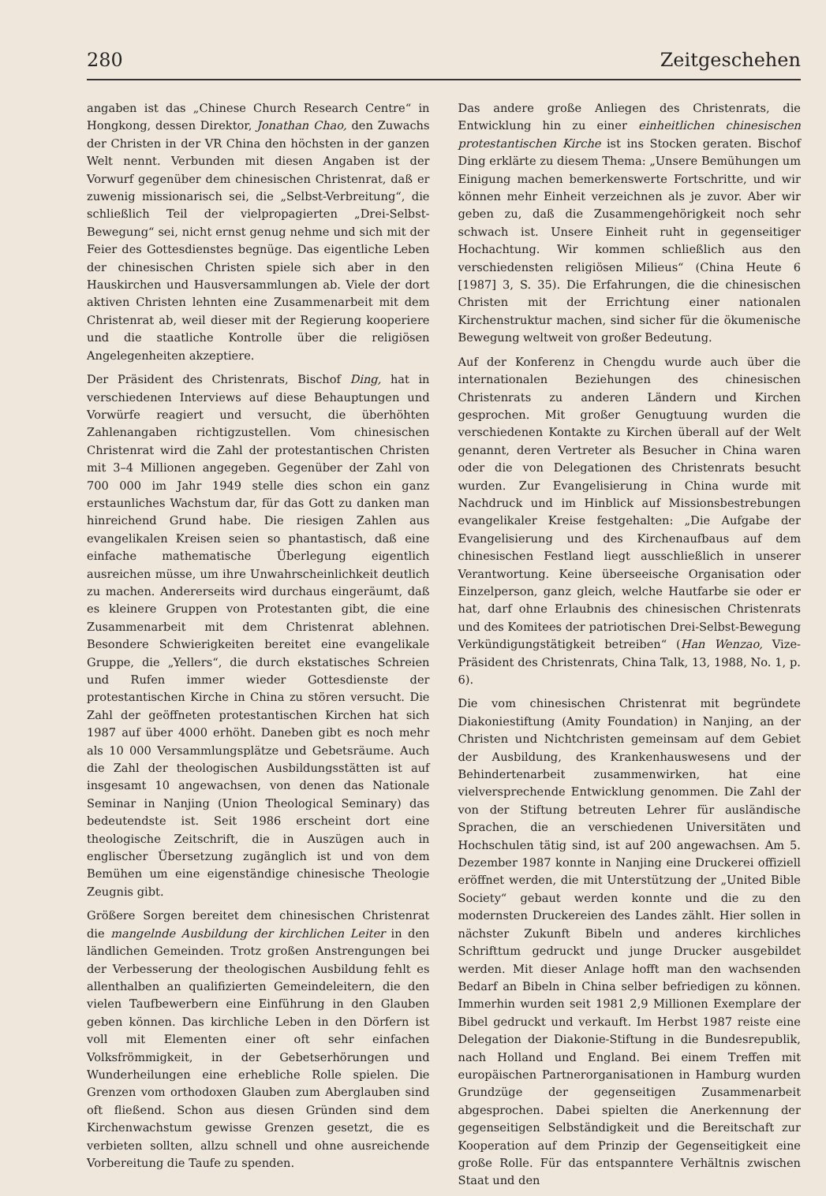280 Zeitgeschehen
angaben ist das „Chinese Church Research Centre“ in Hongkong, dessen Direktor, Jonathan Chao, den Zuwachs der Christen in der VR China den höchsten in der ganzen Welt nennt. Verbunden mit diesen Angaben ist der Vorwurf gegenüber dem chinesischen Christenrat, daß er zuwenig missionarisch sei, die „Selbst-Verbreitung“, die schließlich Teil der vielpropagierten „Drei-Selbst-Bewegung“ sei, nicht ernst genug nehme und sich mit der Feier des Gottesdienstes begnüge. Das eigentliche Leben der chinesischen Christen spiele sich aber in den Hauskirchen und Hausversammlungen ab. Viele der dort aktiven Christen lehnten eine Zusammenarbeit mit dem Christenrat ab, weil dieser mit der Regierung kooperiere und die staatliche Kontrolle über die religiösen Angelegenheiten akzeptiere.
Der Präsident des Christenrats, Bischof Ding, hat in verschiedenen Interviews auf diese Behauptungen und Vorwürfe reagiert und versucht, die überhöhten Zahlenangaben richtigzustellen. Vom chinesischen Christenrat wird die Zahl der protestantischen Christen mit 3–4 Millionen angegeben. Gegenüber der Zahl von 700 000 im Jahr 1949 stelle dies schon ein ganz erstaunliches Wachstum dar, für das Gott zu danken man hinreichend Grund habe. Die riesigen Zahlen aus evangelikalen Kreisen seien so phantastisch, daß eine einfache mathematische Überlegung eigentlich ausreichen müsse, um ihre Unwahrscheinlichkeit deutlich zu machen. Andererseits wird durchaus eingeräumt, daß es kleinere Gruppen von Protestanten gibt, die eine Zusammenarbeit mit dem Christenrat ablehnen. Besondere Schwierigkeiten bereitet eine evangelikale Gruppe, die „Yellers“, die durch ekstatisches Schreien und Rufen immer wieder Gottesdienste der protestantischen Kirche in China zu stören versucht. Die Zahl der geöffneten protestantischen Kirchen hat sich 1987 auf über 4000 erhöht. Daneben gibt es noch mehr als 10 000 Versammlungsplätze und Gebetsräume. Auch die Zahl der theologischen Ausbildungsstätten ist auf insgesamt 10 angewachsen, von denen das Nationale Seminar in Nanjing (Union Theological Seminary) das bedeutendste ist. Seit 1986 erscheint dort eine theologische Zeitschrift, die in Auszügen auch in englischer Übersetzung zugänglich ist und von dem Bemühen um eine eigenständige chinesische Theologie Zeugnis gibt.
Größere Sorgen bereitet dem chinesischen Christenrat die mangelnde Ausbildung der kirchlichen Leiter in den ländlichen Gemeinden. Trotz großen Anstrengungen bei der Verbesserung der theologischen Ausbildung fehlt es allenthalben an qualifizierten Gemeindeleitern, die den vielen Taufbewerbern eine Einführung in den Glauben geben können. Das kirchliche Leben in den Dörfern ist voll mit Elementen einer oft sehr einfachen Volksfrömmigkeit, in der Gebetserhörungen und Wunderheilungen eine erhebliche Rolle spielen. Die Grenzen vom orthodoxen Glauben zum Aberglauben sind oft fließend. Schon aus diesen Gründen sind dem Kirchenwachstum gewisse Grenzen gesetzt, die es verbieten sollten, allzu schnell und ohne ausreichende Vorbereitung die Taufe zu spenden.
Das andere große Anliegen des Christenrats, die Entwicklung hin zu einer einheitlichen chinesischen protestantischen Kirche ist ins Stocken geraten. Bischof Ding erklärte zu diesem Thema: „Unsere Bemühungen um Einigung machen bemerkenswerte Fortschritte, und wir können mehr Einheit verzeichnen als je zuvor. Aber wir geben zu, daß die Zusammengehörigkeit noch sehr schwach ist. Unsere Einheit ruht in gegenseitiger Hochachtung. Wir kommen schließlich aus den verschiedensten religiösen Milieus“ (China Heute 6 [1987] 3, S. 35). Die Erfahrungen, die die chinesischen Christen mit der Errichtung einer nationalen Kirchenstruktur machen, sind sicher für die ökumenische Bewegung weltweit von großer Bedeutung.
Auf der Konferenz in Chengdu wurde auch über die internationalen Beziehungen des chinesischen Christenrats zu anderen Ländern und Kirchen gesprochen. Mit großer Genugtuung wurden die verschiedenen Kontakte zu Kirchen überall auf der Welt genannt, deren Vertreter als Besucher in China waren oder die von Delegationen des Christenrats besucht wurden. Zur Evangelisierung in China wurde mit Nachdruck und im Hinblick auf Missionsbestrebungen evangelikaler Kreise festgehalten: „Die Aufgabe der Evangelisierung und des Kirchenaufbaus auf dem chinesischen Festland liegt ausschließlich in unserer Verantwortung. Keine überseeische Organisation oder Einzelperson, ganz gleich, welche Hautfarbe sie oder er hat, darf ohne Erlaubnis des chinesischen Christenrats und des Komitees der patriotischen Drei-Selbst-Bewegung Verkündigungstätigkeit betreiben“ (Han Wenzao, Vize-Präsident des Christenrats, China Talk, 13, 1988, No. 1, p. 6).
Die vom chinesischen Christenrat mit begründete Diakoniestiftung (Amity Foundation) in Nanjing, an der Christen und Nichtchristen gemeinsam auf dem Gebiet der Ausbildung, des Krankenhauswesens und der Behindertenarbeit zusammenwirken, hat eine vielversprechende Entwicklung genommen. Die Zahl der von der Stiftung betreuten Lehrer für ausländische Sprachen, die an verschiedenen Universitäten und Hochschulen tätig sind, ist auf 200 angewachsen. Am 5. Dezember 1987 konnte in Nanjing eine Druckerei offiziell eröffnet werden, die mit Unterstützung der „United Bible Society“ gebaut werden konnte und die zu den modernsten Druckereien des Landes zählt. Hier sollen in nächster Zukunft Bibeln und anderes kirchliches Schrifttum gedruckt und junge Drucker ausgebildet werden. Mit dieser Anlage hofft man den wachsenden Bedarf an Bibeln in China selber befriedigen zu können. Immerhin wurden seit 1981 2,9 Millionen Exemplare der Bibel gedruckt und verkauft. Im Herbst 1987 reiste eine Delegation der Diakonie-Stiftung in die Bundesrepublik, nach Holland und England. Bei einem Treffen mit europäischen Partnerorganisationen in Hamburg wurden Grundzüge der gegenseitigen Zusammenarbeit abgesprochen. Dabei spielten die Anerkennung der gegenseitigen Selbständigkeit und die Bereitschaft zur Kooperation auf dem Prinzip der Gegenseitigkeit eine große Rolle. Für das entspanntere Verhältnis zwischen Staat und den